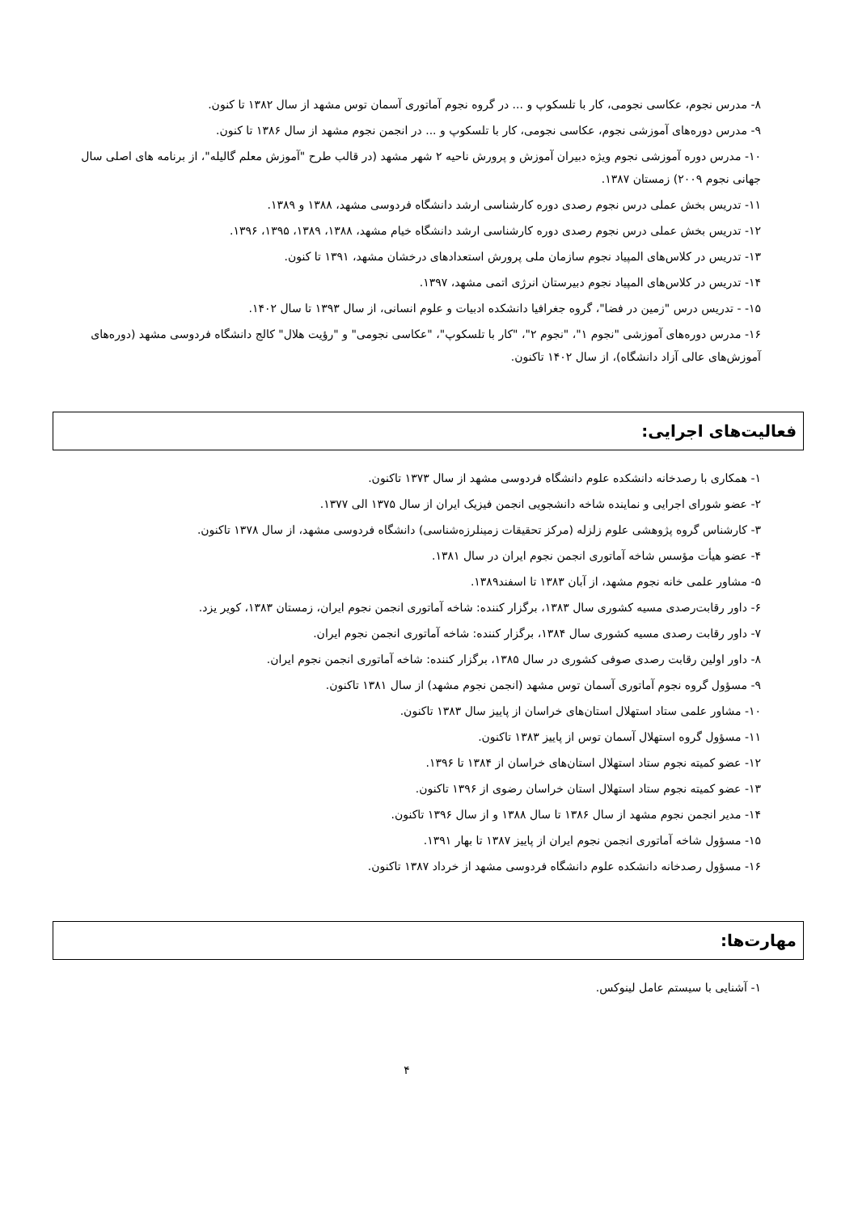۸- مدرس نجوم، عکاسی نجومی، کار با تلسکوپ و ... در گروه نجوم آماتوری آسمان توس مشهد از سال ۱۳۸۲ تا کنون.
۹- مدرس دوره‌های آموزشی نجوم، عکاسی نجومی، کار با تلسکوپ و ... در انجمن نجوم مشهد از سال ۱۳۸۶ تا کنون.
۱۰- مدرس دوره آموزشی نجوم ویژه دبیران آموزش و پرورش ناحیه ۲ شهر مشهد (در قالب طرح "آموزش معلم گالیله"، از برنامه های اصلی سال جهانی نجوم ۲۰۰۹) زمستان ۱۳۸۷.
۱۱- تدریس بخش عملی درس نجوم رصدی دوره کارشناسی ارشد دانشگاه فردوسی مشهد، ۱۳۸۸ و ۱۳۸۹.
۱۲- تدریس بخش عملی درس نجوم رصدی دوره کارشناسی ارشد دانشگاه خیام مشهد، ۱۳۸۸، ۱۳۸۹، ۱۳۹۵، ۱۳۹۶.
۱۳- تدریس در کلاس‌های المپیاد نجوم سازمان ملی پرورش استعدادهای درخشان مشهد، ۱۳۹۱ تا کنون.
۱۴- تدریس در کلاس‌های المپیاد نجوم دبیرستان انرژی اتمی مشهد، ۱۳۹۷.
۱۵- - تدریس درس "زمین در فضا"، گروه جغرافیا دانشکده ادبیات و علوم انسانی، از سال ۱۳۹۳ تا سال ۱۴۰۲.
۱۶- مدرس دوره‌های آموزشی "نجوم ۱"، "نجوم ۲"، "کار با تلسکوپ"، "عکاسی نجومی" و "رؤیت هلال" کالج دانشگاه فردوسی مشهد (دوره‌های آموزش‌های عالی آزاد دانشگاه)، از سال ۱۴۰۲ تاکنون.
فعالیت‌های اجرایی:
۱- همکاری با رصدخانه دانشکده علوم دانشگاه فردوسی مشهد از سال ۱۳۷۳ تاکنون.
۲- عضو شورای اجرایی و نماینده شاخه دانشجویی انجمن فیزیک ایران از سال ۱۳۷۵ الی ۱۳۷۷.
۳- کارشناس گروه پژوهشی علوم زلزله (مرکز تحقیقات زمینلرزه‌شناسی) دانشگاه فردوسی مشهد، از سال ۱۳۷۸ تاکنون.
۴- عضو هیأت مؤسس شاخه آماتوری انجمن نجوم ایران در سال ۱۳۸۱.
۵- مشاور علمی خانه نجوم مشهد، از آبان ۱۳۸۳ تا اسفند۱۳۸۹.
۶- داور رقابت‌رصدی مسیه کشوری سال ۱۳۸۳، برگزار کننده: شاخه آماتوری انجمن نجوم ایران، زمستان ۱۳۸۳، کویر یزد.
۷- داور رقابت رصدی مسیه کشوری سال ۱۳۸۴، برگزار کننده: شاخه آماتوری انجمن نجوم ایران.
۸- داور اولین رقابت رصدی صوفی کشوری در سال ۱۳۸۵، برگزار کننده: شاخه آماتوری انجمن نجوم ایران.
۹- مسؤول گروه نجوم آماتوری آسمان توس مشهد (انجمن نجوم مشهد) از سال ۱۳۸۱ تاکنون.
۱۰- مشاور علمی ستاد استهلال استان‌های خراسان از پاییز سال ۱۳۸۳ تاکنون.
۱۱- مسؤول گروه استهلال آسمان توس از پاییز ۱۳۸۳ تاکنون.
۱۲- عضو کمیته نجوم ستاد استهلال استان‌های خراسان از ۱۳۸۴ تا ۱۳۹۶.
۱۳- عضو کمیته نجوم ستاد استهلال استان خراسان رضوی از ۱۳۹۶ تاکنون.
۱۴- مدیر انجمن نجوم مشهد از سال ۱۳۸۶ تا سال ۱۳۸۸ و از سال ۱۳۹۶ تاکنون.
۱۵- مسؤول شاخه آماتوری انجمن نجوم ایران از پاییز ۱۳۸۷ تا بهار ۱۳۹۱.
۱۶- مسؤول رصدخانه دانشکده علوم دانشگاه فردوسی مشهد از خرداد ۱۳۸۷ تاکنون.
مهارت‌ها:
۱- آشنایی با سیستم عامل لینوکس.
۴